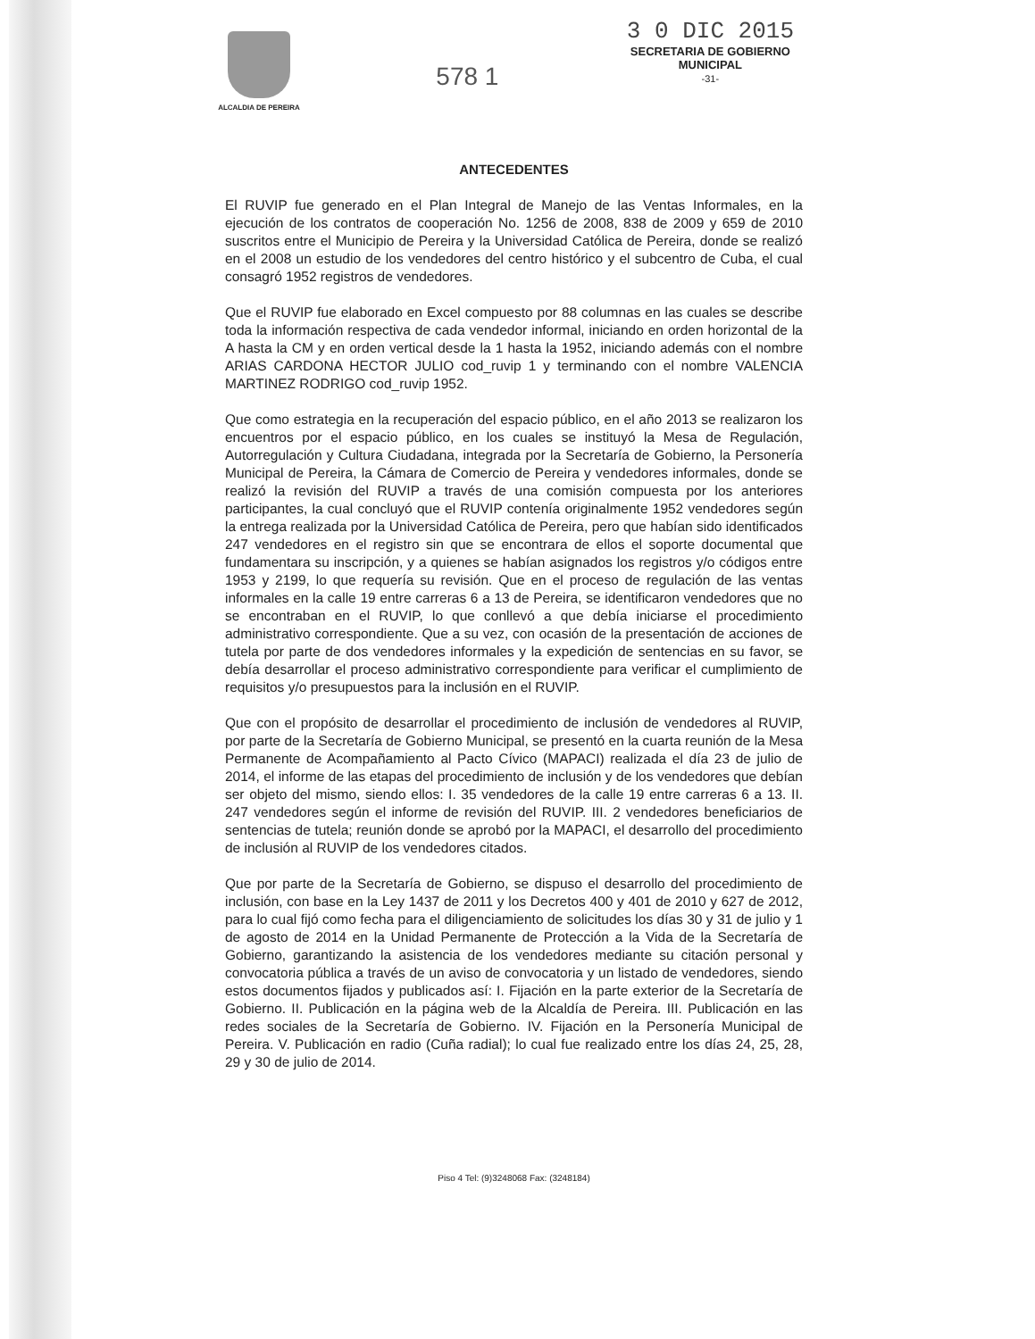ALCALDIA DE PEREIRA
578 1
3 0 DIC 2015
SECRETARIA DE GOBIERNO
MUNICIPAL
-31-
ANTECEDENTES
El RUVIP fue generado en el Plan Integral de Manejo de las Ventas Informales, en la ejecución de los contratos de cooperación No. 1256 de 2008, 838 de 2009 y 659 de 2010 suscritos entre el Municipio de Pereira y la Universidad Católica de Pereira, donde se realizó en el 2008 un estudio de los vendedores del centro histórico y el subcentro de Cuba, el cual consagró 1952 registros de vendedores.
Que el RUVIP fue elaborado en Excel compuesto por 88 columnas en las cuales se describe toda la información respectiva de cada vendedor informal, iniciando en orden horizontal de la A hasta la CM y en orden vertical desde la 1 hasta la 1952, iniciando además con el nombre ARIAS CARDONA HECTOR JULIO cod_ruvip 1 y terminando con el nombre VALENCIA MARTINEZ RODRIGO cod_ruvip 1952.
Que como estrategia en la recuperación del espacio público, en el año 2013 se realizaron los encuentros por el espacio público, en los cuales se instituyó la Mesa de Regulación, Autorregulación y Cultura Ciudadana, integrada por la Secretaría de Gobierno, la Personería Municipal de Pereira, la Cámara de Comercio de Pereira y vendedores informales, donde se realizó la revisión del RUVIP a través de una comisión compuesta por los anteriores participantes, la cual concluyó que el RUVIP contenía originalmente 1952 vendedores según la entrega realizada por la Universidad Católica de Pereira, pero que habían sido identificados 247 vendedores en el registro sin que se encontrara de ellos el soporte documental que fundamentara su inscripción, y a quienes se habían asignados los registros y/o códigos entre 1953 y 2199, lo que requería su revisión. Que en el proceso de regulación de las ventas informales en la calle 19 entre carreras 6 a 13 de Pereira, se identificaron vendedores que no se encontraban en el RUVIP, lo que conllevó a que debía iniciarse el procedimiento administrativo correspondiente. Que a su vez, con ocasión de la presentación de acciones de tutela por parte de dos vendedores informales y la expedición de sentencias en su favor, se debía desarrollar el proceso administrativo correspondiente para verificar el cumplimiento de requisitos y/o presupuestos para la inclusión en el RUVIP.
Que con el propósito de desarrollar el procedimiento de inclusión de vendedores al RUVIP, por parte de la Secretaría de Gobierno Municipal, se presentó en la cuarta reunión de la Mesa Permanente de Acompañamiento al Pacto Cívico (MAPACI) realizada el día 23 de julio de 2014, el informe de las etapas del procedimiento de inclusión y de los vendedores que debían ser objeto del mismo, siendo ellos: I. 35 vendedores de la calle 19 entre carreras 6 a 13. II. 247 vendedores según el informe de revisión del RUVIP. III. 2 vendedores beneficiarios de sentencias de tutela; reunión donde se aprobó por la MAPACI, el desarrollo del procedimiento de inclusión al RUVIP de los vendedores citados.
Que por parte de la Secretaría de Gobierno, se dispuso el desarrollo del procedimiento de inclusión, con base en la Ley 1437 de 2011 y los Decretos 400 y 401 de 2010 y 627 de 2012, para lo cual fijó como fecha para el diligenciamiento de solicitudes los días 30 y 31 de julio y 1 de agosto de 2014 en la Unidad Permanente de Protección a la Vida de la Secretaría de Gobierno, garantizando la asistencia de los vendedores mediante su citación personal y convocatoria pública a través de un aviso de convocatoria y un listado de vendedores, siendo estos documentos fijados y publicados así: I. Fijación en la parte exterior de la Secretaría de Gobierno. II. Publicación en la página web de la Alcaldía de Pereira. III. Publicación en las redes sociales de la Secretaría de Gobierno. IV. Fijación en la Personería Municipal de Pereira. V. Publicación en radio (Cuña radial); lo cual fue realizado entre los días 24, 25, 28, 29 y 30 de julio de 2014.
Piso 4 Tel: (9)3248068 Fax: (3248184)